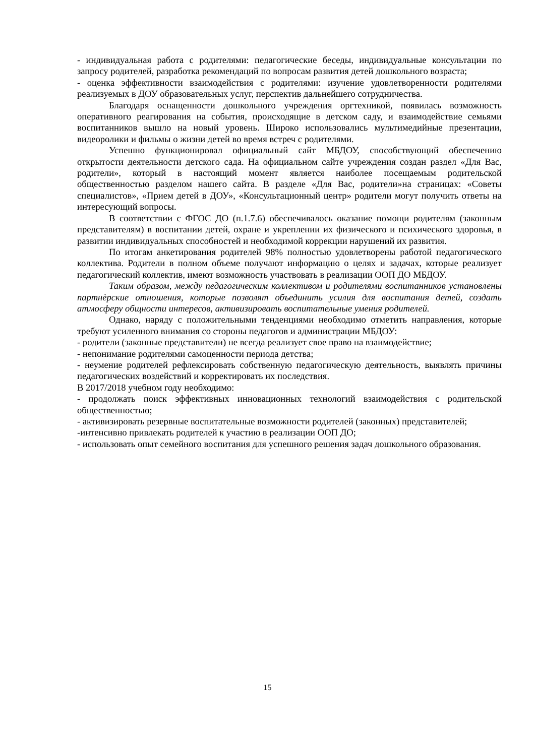- индивидуальная работа с родителями: педагогические беседы, индивидуальные консультации по запросу родителей, разработка рекомендаций по вопросам развития детей дошкольного возраста;
- оценка эффективности взаимодействия с родителями: изучение удовлетворенности родителями реализуемых в ДОУ образовательных услуг, перспектив дальнейшего сотрудничества.
Благодаря оснащенности дошкольного учреждения оргтехникой, появилась возможность оперативного реагирования на события, происходящие в детском саду, и взаимодействие семьями воспитанников вышло на новый уровень. Широко использовались мультимедийные презентации, видеоролики и фильмы о жизни детей во время встреч с родителями.
Успешно функционировал официальный сайт МБДОУ, способствующий обеспечению открытости деятельности детского сада. На официальном сайте учреждения создан раздел «Для Вас, родители», который в настоящий момент является наиболее посещаемым родительской общественностью разделом нашего сайта. В разделе «Для Вас, родители»на страницах: «Советы специалистов», «Прием детей в ДОУ», «Консультационный центр» родители могут получить ответы на интересующий вопросы.
В соответствии с ФГОС ДО (п.1.7.6) обеспечивалось оказание помощи родителям (законным представителям) в воспитании детей, охране и укреплении их физического и психического здоровья, в развитии индивидуальных способностей и необходимой коррекции нарушений их развития.
По итогам анкетирования родителей 98% полностью удовлетворены работой педагогического коллектива. Родители в полном объеме получают информацию о целях и задачах, которые реализует педагогический коллектив, имеют возможность участвовать в реализации ООП ДО МБДОУ.
Таким образом, между педагогическим коллективом и родителями воспитанников установлены партнѐрские отношения, которые позволят объединить усилия для воспитания детей, создать атмосферу общности интересов, активизировать воспитательные умения родителей.
Однако, наряду с положительными тенденциями необходимо отметить направления, которые требуют усиленного внимания со стороны педагогов и администрации МБДОУ:
- родители (законные представители) не всегда реализует свое право на взаимодействие;
- непонимание родителями самоценности периода детства;
- неумение родителей рефлексировать собственную педагогическую деятельность, выявлять причины педагогических воздействий и корректировать их последствия.
В 2017/2018 учебном году необходимо:
- продолжать поиск эффективных инновационных технологий взаимодействия с родительской общественностью;
- активизировать резервные воспитательные возможности родителей (законных) представителей;
-интенсивно привлекать родителей к участию в реализации ООП ДО;
- использовать опыт семейного воспитания для успешного решения задач дошкольного образования.
15